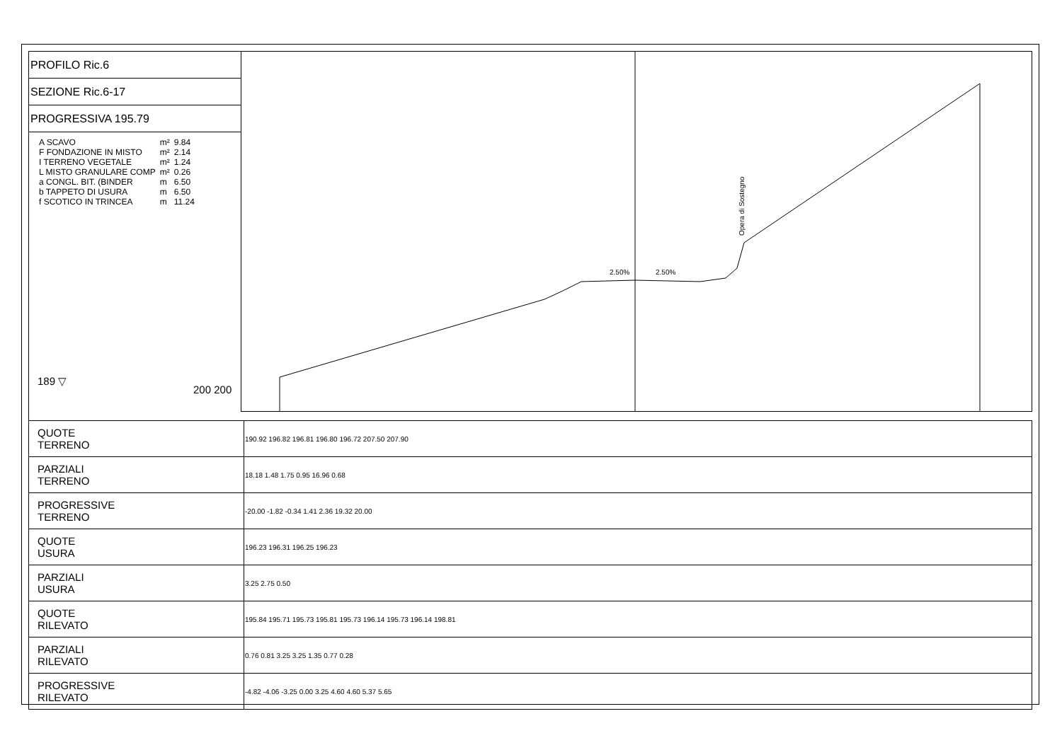PROFILO Ric.6
SEZIONE Ric.6-17
PROGRESSIVA 195.79
| A SCAVO | m² | 9.84 |
| F FONDAZIONE IN MISTO | m² | 2.14 |
| I TERRENO VEGETALE | m² | 1.24 |
| L MISTO GRANULARE COMP | m² | 0.26 |
| a CONGL. BIT. (BINDER | m | 6.50 |
| b TAPPETO DI USURA | m | 6.50 |
| f SCOTICO IN TRINCEA | m | 11.24 |
189 ▽ 200 200
2.50%
2.50%
Opera di Sostegno
| QUOTE TERRENO | 190.92 196.82 196.81 196.80 196.72 207.50 207.90 |
| PARZIALI TERRENO | 18.18 1.48 1.75 0.95 16.96 0.68 |
| PROGRESSIVE TERRENO | -20.00 -1.82 -0.34 1.41 2.36 19.32 20.00 |
| QUOTE USURA | 196.23 196.31 196.25 196.23 |
| PARZIALI USURA | 3.25 2.75 0.50 |
| QUOTE RILEVATO | 195.84 195.71 195.73 195.81 195.73 196.14 195.73 196.14 198.81 |
| PARZIALI RILEVATO | 0.76 0.81 3.25 3.25 1.35 0.77 0.28 |
| PROGRESSIVE RILEVATO | -4.82 -4.06 -3.25 0.00 3.25 4.60 4.60 5.37 5.65 |